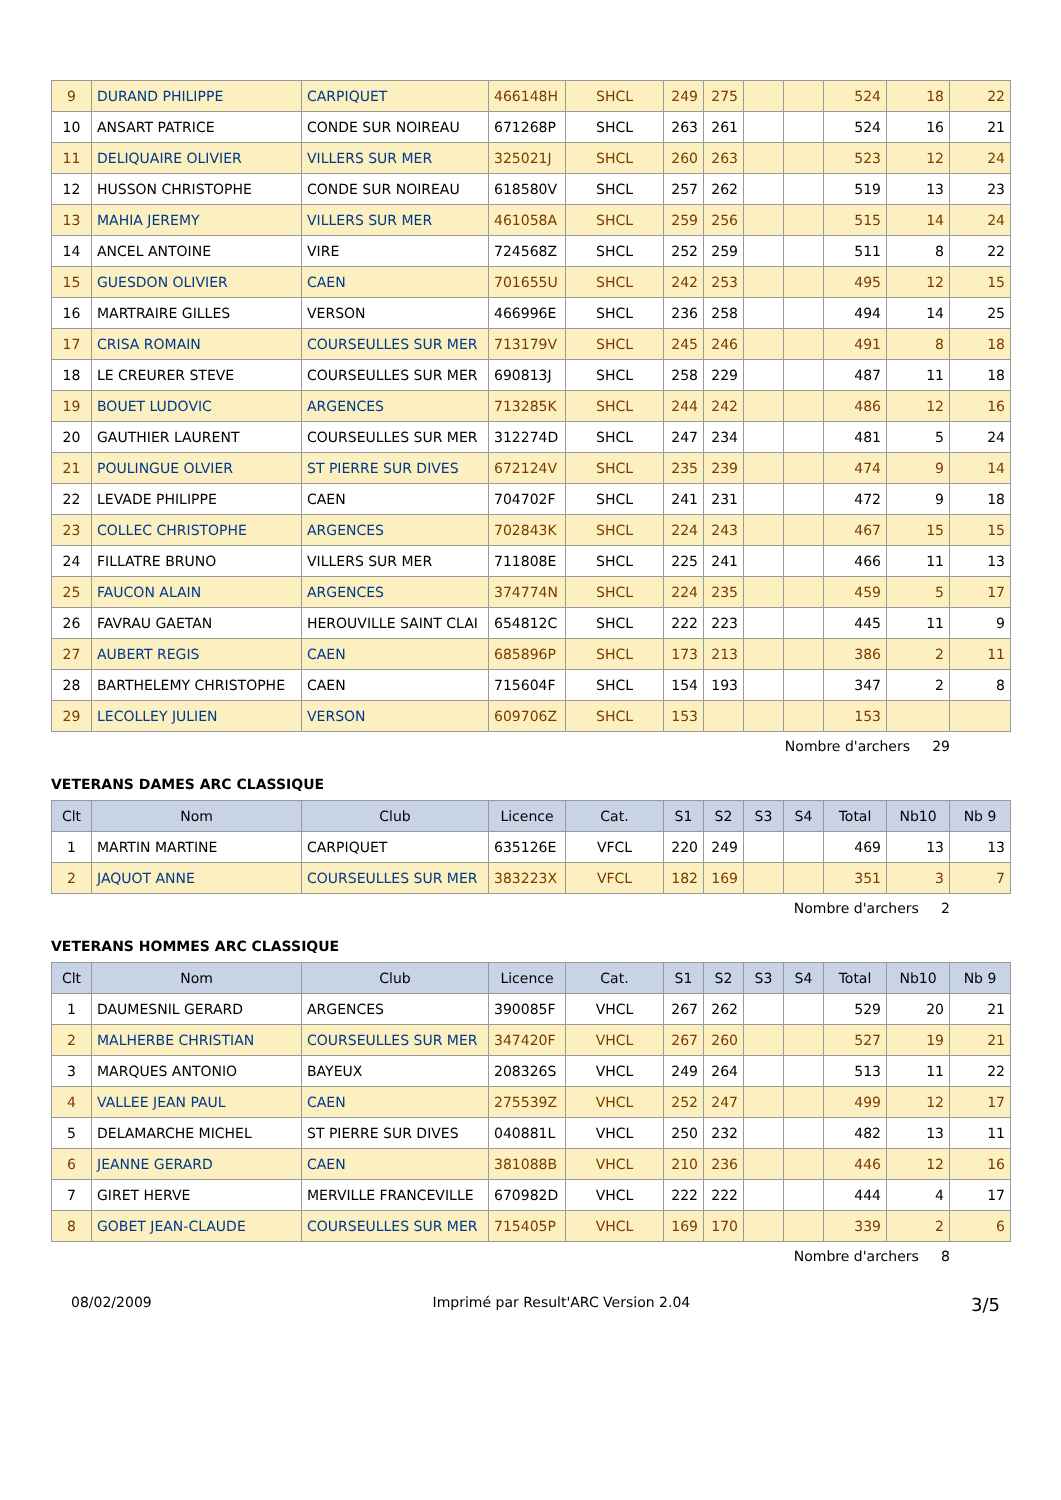| 9 | DURAND PHILIPPE | CARPIQUET | 466148H | SHCL | 249 | 275 | | | 524 | 18 | 22 |
| 10 | ANSART PATRICE | CONDE SUR NOIREAU | 671268P | SHCL | 263 | 261 | | | 524 | 16 | 21 |
| 11 | DELIQUAIRE OLIVIER | VILLERS SUR MER | 325021J | SHCL | 260 | 263 | | | 523 | 12 | 24 |
| 12 | HUSSON CHRISTOPHE | CONDE SUR NOIREAU | 618580V | SHCL | 257 | 262 | | | 519 | 13 | 23 |
| 13 | MAHIA JEREMY | VILLERS SUR MER | 461058A | SHCL | 259 | 256 | | | 515 | 14 | 24 |
| 14 | ANCEL ANTOINE | VIRE | 724568Z | SHCL | 252 | 259 | | | 511 | 8 | 22 |
| 15 | GUESDON OLIVIER | CAEN | 701655U | SHCL | 242 | 253 | | | 495 | 12 | 15 |
| 16 | MARTRAIRE GILLES | VERSON | 466996E | SHCL | 236 | 258 | | | 494 | 14 | 25 |
| 17 | CRISA ROMAIN | COURSEULLES SUR MER | 713179V | SHCL | 245 | 246 | | | 491 | 8 | 18 |
| 18 | LE CREURER STEVE | COURSEULLES SUR MER | 690813J | SHCL | 258 | 229 | | | 487 | 11 | 18 |
| 19 | BOUET LUDOVIC | ARGENCES | 713285K | SHCL | 244 | 242 | | | 486 | 12 | 16 |
| 20 | GAUTHIER LAURENT | COURSEULLES SUR MER | 312274D | SHCL | 247 | 234 | | | 481 | 5 | 24 |
| 21 | POULINGUE OLVIER | ST PIERRE SUR DIVES | 672124V | SHCL | 235 | 239 | | | 474 | 9 | 14 |
| 22 | LEVADE PHILIPPE | CAEN | 704702F | SHCL | 241 | 231 | | | 472 | 9 | 18 |
| 23 | COLLEC CHRISTOPHE | ARGENCES | 702843K | SHCL | 224 | 243 | | | 467 | 15 | 15 |
| 24 | FILLATRE BRUNO | VILLERS SUR MER | 711808E | SHCL | 225 | 241 | | | 466 | 11 | 13 |
| 25 | FAUCON ALAIN | ARGENCES | 374774N | SHCL | 224 | 235 | | | 459 | 5 | 17 |
| 26 | FAVRAU GAETAN | HEROUVILLE SAINT CLAI | 654812C | SHCL | 222 | 223 | | | 445 | 11 | 9 |
| 27 | AUBERT REGIS | CAEN | 685896P | SHCL | 173 | 213 | | | 386 | 2 | 11 |
| 28 | BARTHELEMY CHRISTOPHE | CAEN | 715604F | SHCL | 154 | 193 | | | 347 | 2 | 8 |
| 29 | LECOLLEY JULIEN | VERSON | 609706Z | SHCL | 153 | | | | 153 | | |
Nombre d'archers 29
VETERANS DAMES ARC CLASSIQUE
| Clt | Nom | Club | Licence | Cat. | S1 | S2 | S3 | S4 | Total | Nb10 | Nb 9 |
| --- | --- | --- | --- | --- | --- | --- | --- | --- | --- | --- | --- |
| 1 | MARTIN MARTINE | CARPIQUET | 635126E | VFCL | 220 | 249 | | | 469 | 13 | 13 |
| 2 | JAQUOT ANNE | COURSEULLES SUR MER | 383223X | VFCL | 182 | 169 | | | 351 | 3 | 7 |
Nombre d'archers 2
VETERANS HOMMES ARC CLASSIQUE
| Clt | Nom | Club | Licence | Cat. | S1 | S2 | S3 | S4 | Total | Nb10 | Nb 9 |
| --- | --- | --- | --- | --- | --- | --- | --- | --- | --- | --- | --- |
| 1 | DAUMESNIL GERARD | ARGENCES | 390085F | VHCL | 267 | 262 | | | 529 | 20 | 21 |
| 2 | MALHERBE CHRISTIAN | COURSEULLES SUR MER | 347420F | VHCL | 267 | 260 | | | 527 | 19 | 21 |
| 3 | MARQUES ANTONIO | BAYEUX | 208326S | VHCL | 249 | 264 | | | 513 | 11 | 22 |
| 4 | VALLEE JEAN PAUL | CAEN | 275539Z | VHCL | 252 | 247 | | | 499 | 12 | 17 |
| 5 | DELAMARCHE MICHEL | ST PIERRE SUR DIVES | 040881L | VHCL | 250 | 232 | | | 482 | 13 | 11 |
| 6 | JEANNE GERARD | CAEN | 381088B | VHCL | 210 | 236 | | | 446 | 12 | 16 |
| 7 | GIRET HERVE | MERVILLE FRANCEVILLE | 670982D | VHCL | 222 | 222 | | | 444 | 4 | 17 |
| 8 | GOBET JEAN-CLAUDE | COURSEULLES SUR MER | 715405P | VHCL | 169 | 170 | | | 339 | 2 | 6 |
Nombre d'archers 8
08/02/2009 Imprimé par Result'ARC Version 2.04 3/5